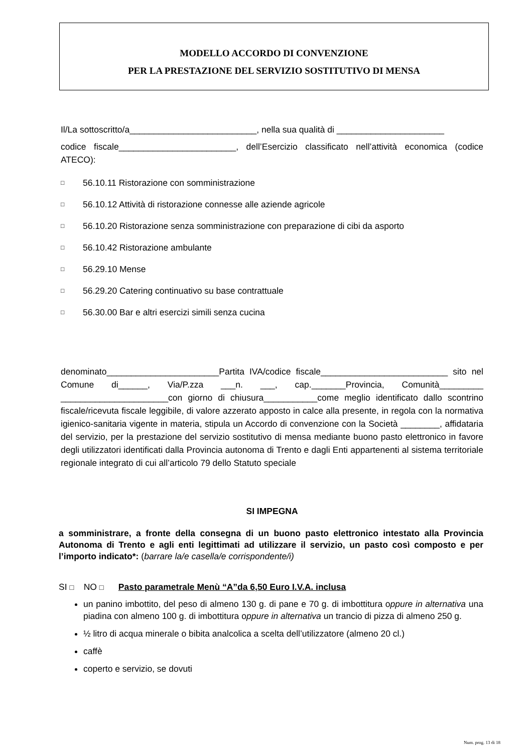MODELLO ACCORDO DI CONVENZIONE
PER LA PRESTAZIONE DEL SERVIZIO SOSTITUTIVO DI MENSA
Il/La sottoscritto/a__________________________, nella sua qualità di ______________________
codice fiscale________________________, dell’Esercizio classificato nell’attività economica (codice ATECO):
□ 56.10.11 Ristorazione con somministrazione
□ 56.10.12 Attività di ristorazione connesse alle aziende agricole
□ 56.10.20 Ristorazione senza somministrazione con preparazione di cibi da asporto
□ 56.10.42 Ristorazione ambulante
□ 56.29.10 Mense
□ 56.29.20 Catering continuativo su base contrattuale
□ 56.30.00 Bar e altri esercizi simili senza cucina
denominato_______________________Partita IVA/codice fiscale__________________________ sito nel Comune di______, Via/P.zza ___n. ___, cap._______Provincia, Comunità_________ ______________________con giorno di chiusura___________come meglio identificato dallo scontrino fiscale/ricevuta fiscale leggibile, di valore azzerato apposto in calce alla presente, in regola con la normativa igienico-sanitaria vigente in materia, stipula un Accordo di convenzione con la Società ________, affidataria del servizio, per la prestazione del servizio sostitutivo di mensa mediante buono pasto elettronico in favore degli utilizzatori identificati dalla Provincia autonoma di Trento e dagli Enti appartenenti al sistema territoriale regionale integrato di cui all’articolo 79 dello Statuto speciale
SI IMPEGNA
a somministrare, a fronte della consegna di un buono pasto elettronico intestato alla Provincia Autonoma di Trento e agli enti legittimati ad utilizzare il servizio, un pasto così composto e per l’importo indicato*: (barrare la/e casella/e corrispondente/i)
SI □ NO □ Pasto parametrale Menù “A”da 6,50 Euro I.V.A. inclusa
un panino imbottito, del peso di almeno 130 g. di pane e 70 g. di imbottitura oppure in alternativa una piadina con almeno 100 g. di imbottitura oppure in alternativa un trancio di pizza di almeno 250 g.
½ litro di acqua minerale o bibita analcolica a scelta dell’utilizzatore (almeno 20 cl.)
caffè
coperto e servizio, se dovuti
Num. prog. 13 di 18